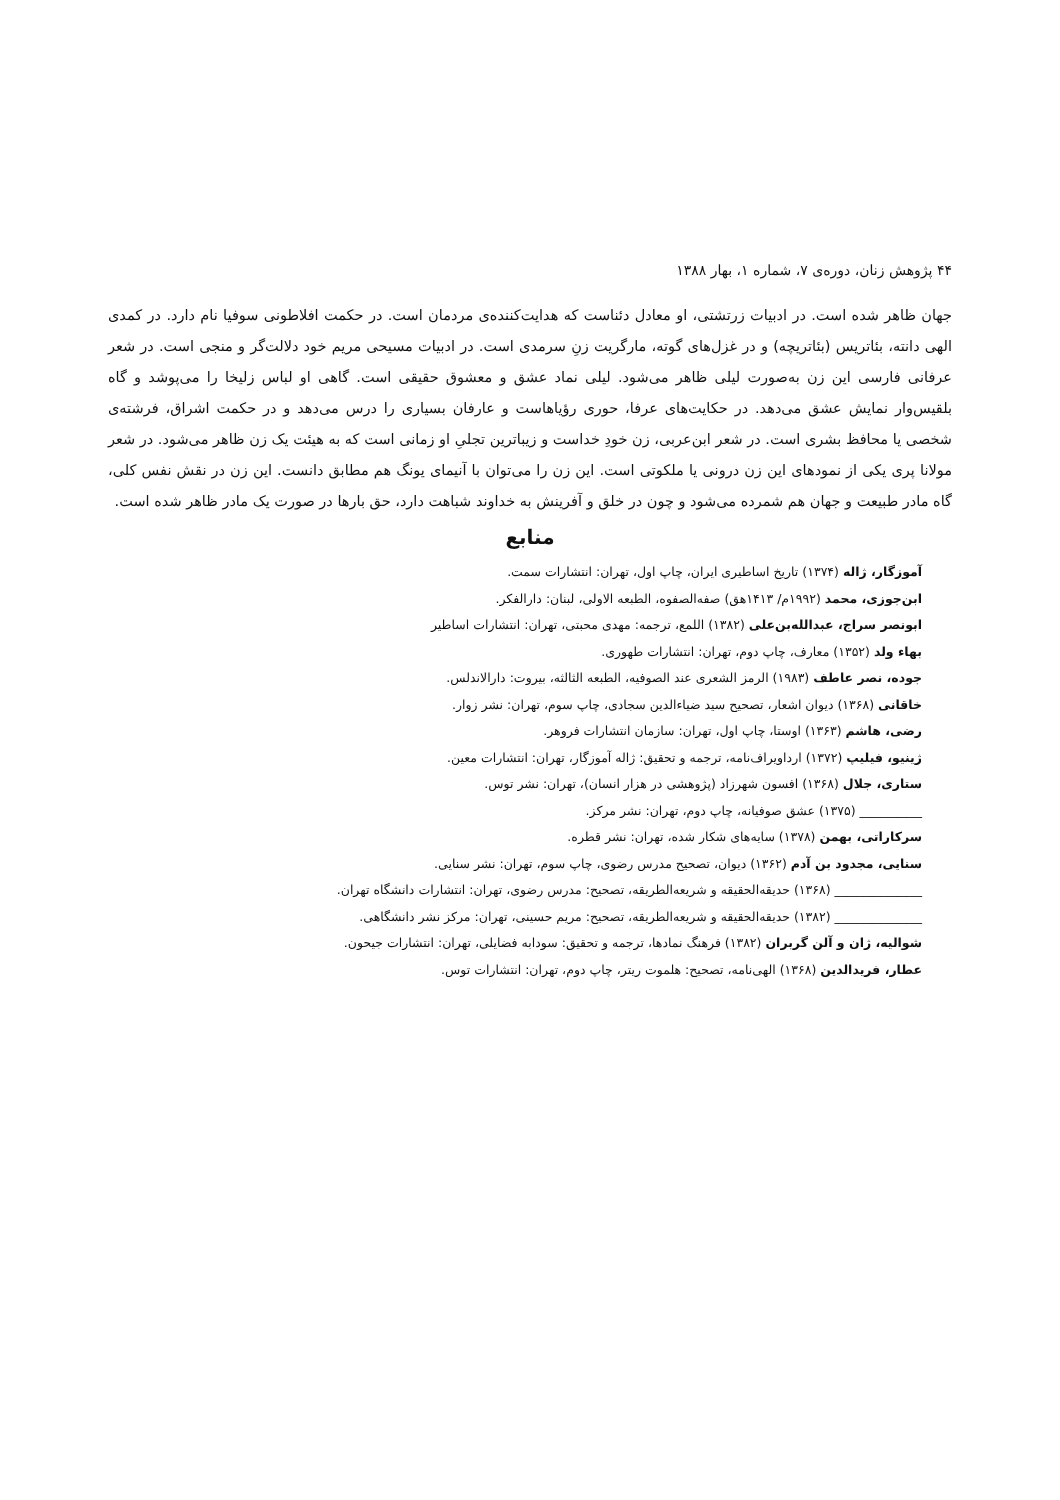۴۴ پژوهش زنان، دوره‌ی ۷، شماره ۱، بهار ۱۳۸۸
جهان ظاهر شده است. در ادبیات زرتشتی، او معادل دئناست که هدایت‌کننده‌ی مردمان است. در حکمت افلاطونی سوفیا نام دارد. در کمدی الهی دانته، بئاتریس (بئاتریچه) و در غزل‌های گوته، مارگریت زنِ سرمدی است. در ادبیات مسیحی مریم خود دلالت‌گر و منجی است. در شعر عرفانی فارسی این زن به‌صورت لیلی ظاهر می‌شود. لیلی نماد عشق و معشوق حقیقی است. گاهی او لباس زلیخا را می‌پوشد و گاه بلقیس‌وار نمایش عشق می‌دهد. در حکایت‌های عرفا، حوری رؤیاهاست و عارفان بسیاری را درس می‌دهد و در حکمت اشراق، فرشته‌ی شخصی یا محافظ بشری است. در شعر ابن‌عربی، زن خودِ خداست و زیباترین تجلیِ او زمانی است که به هیئت یک زن ظاهر می‌شود. در شعر مولانا پری یکی از نمودهای این زن درونی یا ملکوتی است. این زن را می‌توان با آنیمای یونگ هم مطابق دانست. این زن در نقش نفس کلی، گاه مادر طبیعت و جهان هم شمرده می‌شود و چون در خلق و آفرینش به خداوند شباهت دارد، حق بارها در صورت یک مادر ظاهر شده است.
منابع
آموزگار، ژاله (۱۳۷۴) تاریخ اساطیری ایران، چاپ اول، تهران: انتشارات سمت.
ابن‌جوزی، محمد (۱۹۹۲م/ ۱۴۱۳هق) صفه‌الصفوه، الطبعه الاولی، لبنان: دارالفکر.
ابونصر سراج، عبدالله‌بن‌علی (۱۳۸۲) اللمع، ترجمه: مهدی محبتی، تهران: انتشارات اساطیر
بهاء ولد (۱۳۵۲) معارف، چاپ دوم، تهران: انتشارات طهوری.
جوده، نصر عاطف (۱۹۸۳) الرمز الشعری عند الصوفیه، الطبعه الثالثه، بیروت: دارالاندلس.
خاقانی (۱۳۶۸) دیوان اشعار، تصحیح سید ضیاءالدین سجادی، چاپ سوم، تهران: نشر زوار.
رضی، هاشم (۱۳۶۳) اوستا، چاپ اول، تهران: سازمان انتشارات فروهر.
ژینیو، فیلیپ (۱۳۷۲) ارداویراف‌نامه، ترجمه و تحقیق: ژاله آموزگار، تهران: انتشارات معین.
ستاری، جلال (۱۳۶۸) افسون شهرزاد (پژوهشی در هزار انسان)، تهران: نشر توس.
__________ (۱۳۷۵) عشق صوفیانه، چاپ دوم، تهران: نشر مرکز.
سرکاراتی، بهمن (۱۳۷۸) سایه‌های شکار شده، تهران: نشر قطره.
سنایی، مجدود بن آدم (۱۳۶۲) دیوان، تصحیح مدرس رضوی، چاپ سوم، تهران: نشر سنایی.
______________ (۱۳۶۸) حدیقه‌الحقیقه و شریعه‌الطریقه، تصحیح: مدرس رضوی، تهران: انتشارات دانشگاه تهران.
______________ (۱۳۸۲) حدیقه‌الحقیقه و شریعه‌الطریقه، تصحیح: مریم حسینی، تهران: مرکز نشر دانشگاهی.
شوالیه، ژان و آلن گربران (۱۳۸۲) فرهنگ نمادها، ترجمه و تحقیق: سودابه فضایلی، تهران: انتشارات جیحون.
عطار، فریدالدین (۱۳۶۸) الهی‌نامه، تصحیح: هلموت ریتر، چاپ دوم، تهران: انتشارات توس.